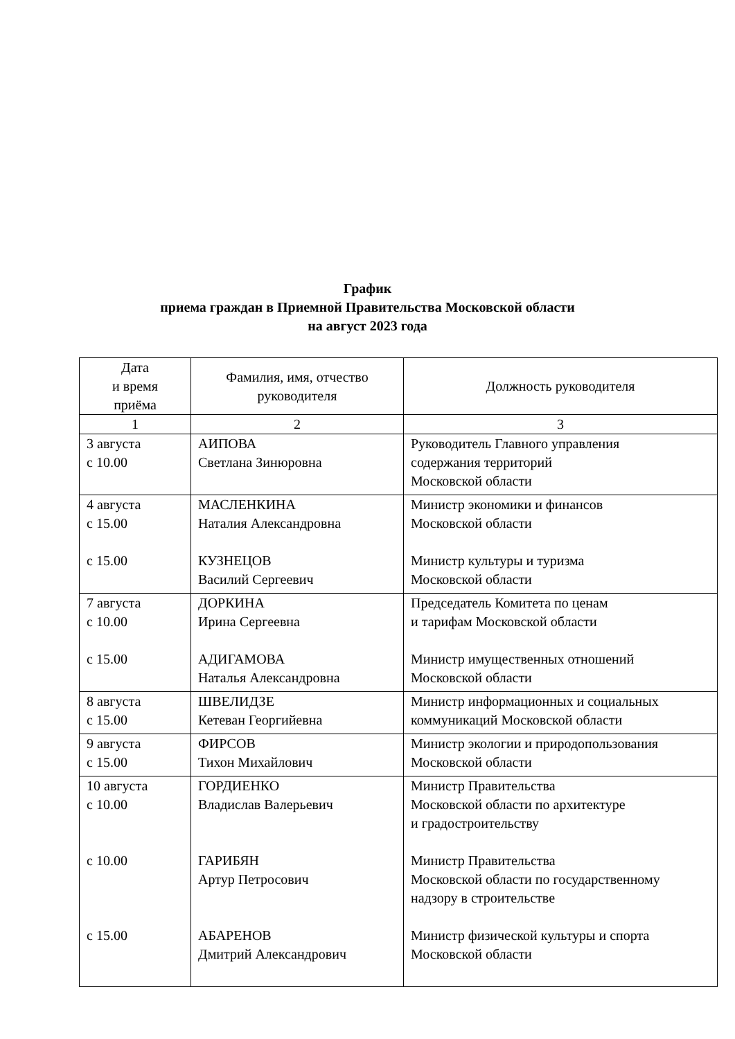График
приема граждан в Приемной Правительства Московской области
на август 2023 года
| Дата и время приёма | Фамилия, имя, отчество руководителя | Должность руководителя |
| --- | --- | --- |
| 1 | 2 | 3 |
| 3 августа с 10.00 | АИПОВА Светлана Зинюровна | Руководитель Главного управления содержания территорий Московской области |
| 4 августа с 15.00 с 15.00 | МАСЛЕНКИНА Наталия Александровна КУЗНЕЦОВ Василий Сергеевич | Министр экономики и финансов Московской области Министр культуры и туризма Московской области |
| 7 августа с 10.00 с 15.00 | ДОРКИНА Ирина Сергеевна АДИГАМОВА Наталья Александровна | Председатель Комитета по ценам и тарифам Московской области Министр имущественных отношений Московской области |
| 8 августа с 15.00 | ШВЕЛИДЗЕ Кетеван Георгийевна | Министр информационных и социальных коммуникаций Московской области |
| 9 августа с 15.00 | ФИРСОВ Тихон Михайлович | Министр экологии и природопользования Московской области |
| 10 августа с 10.00 с 10.00 с 15.00 | ГОРДИЕНКО Владислав Валерьевич ГАРИБЯН Артур Петросович АБАРЕНОВ Дмитрий Александрович | Министр Правительства Московской области по архитектуре и градостроительству Министр Правительства Московской области по государственному надзору в строительстве Министр физической культуры и спорта Московской области |